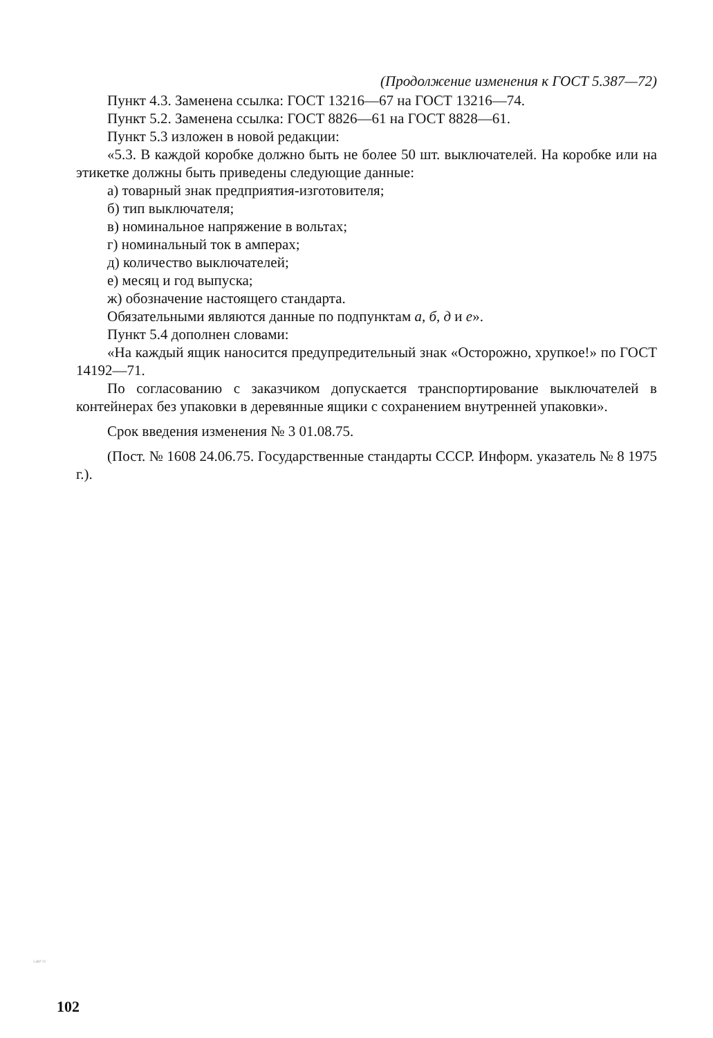(Продолжение изменения к ГОСТ 5.387—72)
Пункт 4.3. Заменена ссылка: ГОСТ 13216—67 на ГОСТ 13216—74.
Пункт 5.2. Заменена ссылка: ГОСТ 8826—61 на ГОСТ 8828—61.
Пункт 5.3 изложен в новой редакции:
«5.3. В каждой коробке должно быть не более 50 шт. выключателей. На коробке или на этикетке должны быть приведены следующие данные:
а) товарный знак предприятия-изготовителя;
б) тип выключателя;
в) номинальное напряжение в вольтах;
г) номинальный ток в амперах;
д) количество выключателей;
е) месяц и год выпуска;
ж) обозначение настоящего стандарта.
Обязательными являются данные по подпунктам а, б, д и е».
Пункт 5.4 дополнен словами:
«На каждый ящик наносится предупредительный знак «Осторожно, хрупкое!» по ГОСТ 14192—71.
По согласованию с заказчиком допускается транспортирование выключателей в контейнерах без упаковки в деревянные ящики с сохранением внутренней упаковки».
Срок введения изменения № 3 01.08.75.
(Пост. № 1608 24.06.75. Государственные стандарты СССР. Информ. указатель № 8 1975 г.).
5.387-72
102